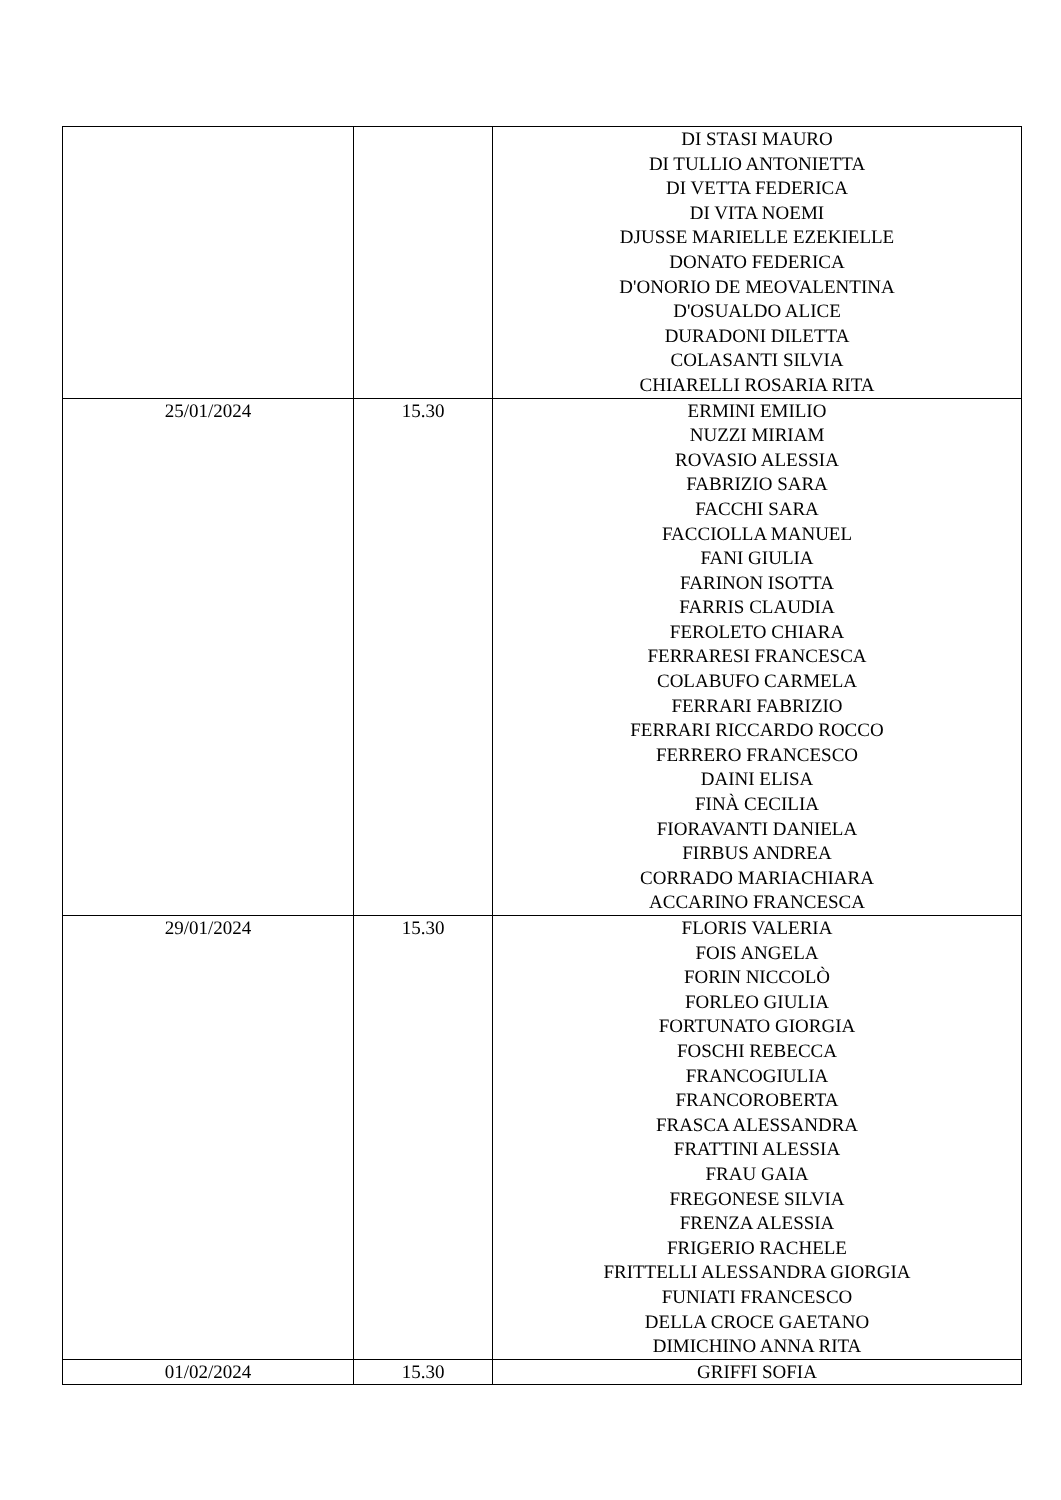| | | DI STASI MAURO DI TULLIO ANTONIETTA DI VETTA FEDERICA DI VITA NOEMI DJUSSE MARIELLE EZEKIELLE DONATO FEDERICA D'ONORIO DE MEOVALENTINA D'OSUALDO ALICE DURADONI DILETTA COLASANTI SILVIA CHIARELLI ROSARIA RITA |
| 25/01/2024 | 15.30 | ERMINI EMILIO NUZZI MIRIAM ROVASIO ALESSIA FABRIZIO SARA FACCHI SARA FACCIOLLA MANUEL FANI GIULIA FARINON ISOTTA FARRIS CLAUDIA FEROLETO CHIARA FERRARESI FRANCESCA COLABUFO CARMELA FERRARI FABRIZIO FERRARI RICCARDO ROCCO FERRERO FRANCESCO DAINI ELISA FINÀ CECILIA FIORAVANTI DANIELA FIRBUS ANDREA CORRADO MARIACHIARA ACCARINO FRANCESCA |
| 29/01/2024 | 15.30 | FLORIS VALERIA FOIS ANGELA FORIN NICCOLÒ FORLEO GIULIA FORTUNATO GIORGIA FOSCHI REBECCA FRANCOGIULIA FRANCOROBERTA FRASCA ALESSANDRA FRATTINI ALESSIA FRAU GAIA FREGONESE SILVIA FRENZA ALESSIA FRIGERIO RACHELE FRITTELLI ALESSANDRA GIORGIA FUNIATI FRANCESCO DELLA CROCE GAETANO DIMICHINO ANNA RITA |
| 01/02/2024 | 15.30 | GRIFFI SOFIA |